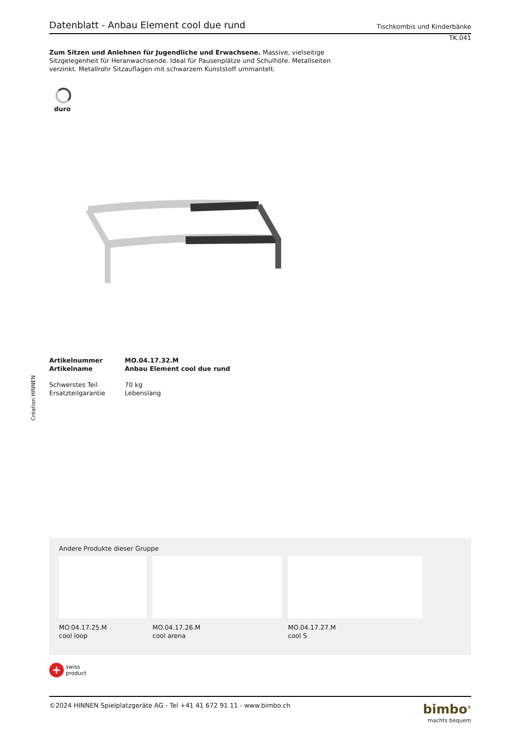Création HINNEN
Datenblatt - Anbau Element cool due rund
Tischkombis und Kinderbänke
TK.041
Zum Sitzen und Anlehnen für Jugendliche und Erwachsene. Massive, vielseitige Sitzgelegenheit für Heranwachsende. Ideal für Pausenplätze und Schulhöfe. Metallseiten verzinkt. Metallrohr Sitzauflagen mit schwarzem Kunststoff ummantelt.
duro
| Artikelnummer | MO.04.17.32.M |
| Artikelname | Anbau Element cool due rund |
| Schwerstes Teil | 70 kg |
| Ersatzteilgarantie | Lebenslang |
Andere Produkte dieser Gruppe
MO.04.17.25.M
cool loop
MO.04.17.26.M
cool arena
MO.04.17.27.M
cool S
+
swiss
product
©2024 HINNEN Spielplatzgeräte AG - Tel +41 41 672 91 11 - www.bimbo.ch
bimbo<sup>®</sup>
machts bequem